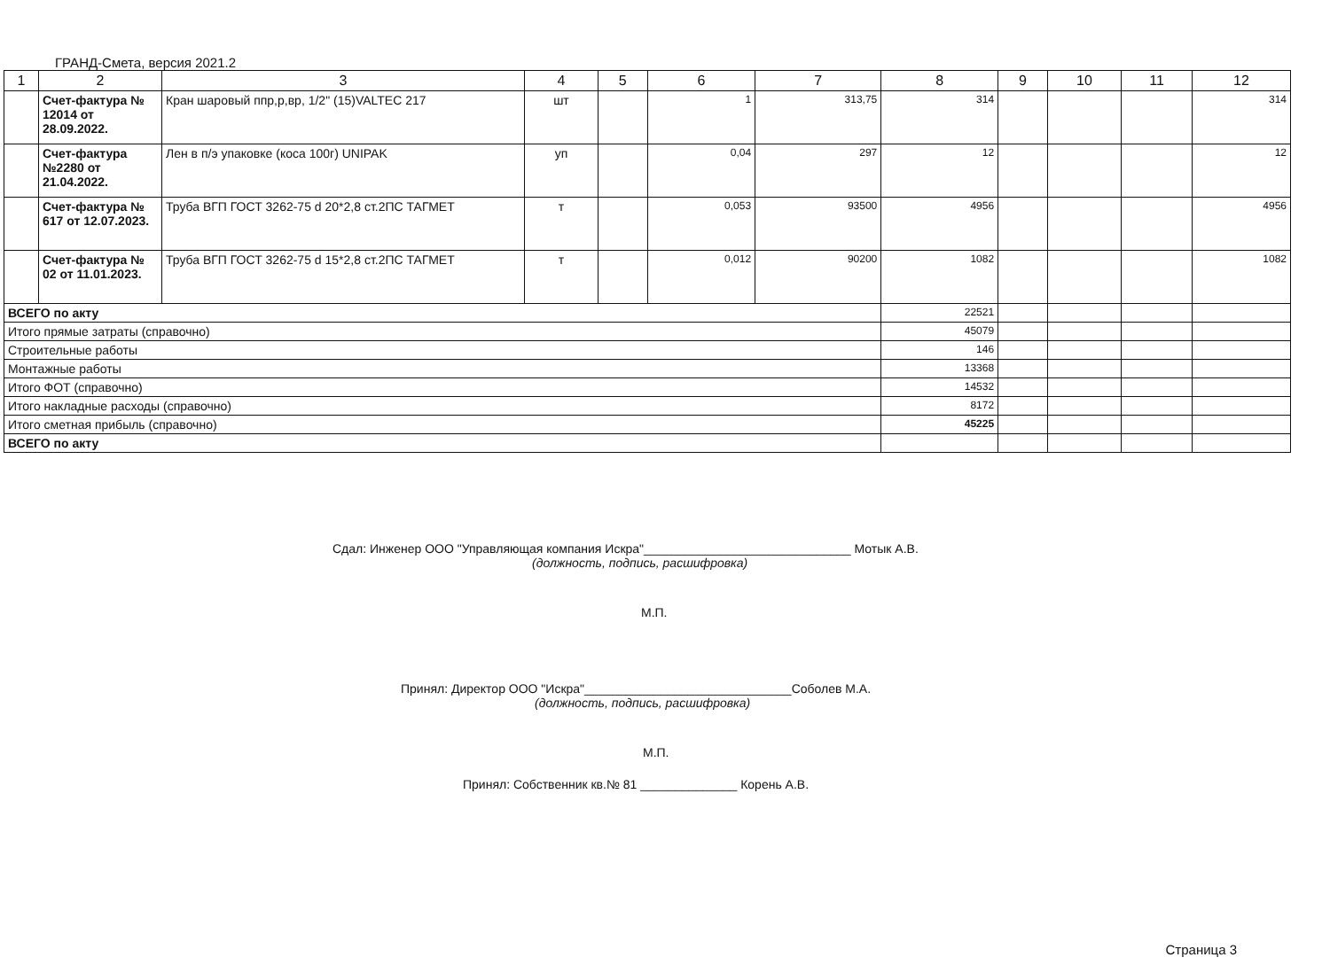ГРАНД-Смета, версия 2021.2
| 1 | 2 | 3 | 4 | 5 | 6 | 7 | 8 | 9 | 10 | 11 | 12 |
| --- | --- | --- | --- | --- | --- | --- | --- | --- | --- | --- | --- |
| | Счет-фактура № 12014 от 28.09.2022. | Кран шаровый ппр,р,вр, 1/2" (15)VALTEC 217 | шт | | 1 | 313,75 | 314 | | | | 314 |
| | Счет-фактура №2280 от 21.04.2022. | Лен в п/э упаковке (коса 100г) UNIPAK | уп | | 0,04 | 297 | 12 | | | | 12 |
| | Счет-фактура № 617 от 12.07.2023. | Труба ВГП ГОСТ 3262-75 d 20*2,8 ст.2ПС ТАГМЕТ | т | | 0,053 | 93500 | 4956 | | | | 4956 |
| | Счет-фактура № 02 от 11.01.2023. | Труба ВГП ГОСТ 3262-75 d 15*2,8 ст.2ПС ТАГМЕТ | т | | 0,012 | 90200 | 1082 | | | | 1082 |
| ВСЕГО по акту | | | | | | | 22521 | | | | |
| Итого прямые затраты (справочно) | | | | | | | 45079 | | | | |
| Строительные работы | | | | | | | 146 | | | | |
| Монтажные работы | | | | | | | 13368 | | | | |
| Итого ФОТ (справочно) | | | | | | | 14532 | | | | |
| Итого накладные расходы (справочно) | | | | | | | 8172 | | | | |
| Итого сметная прибыль (справочно) | | | | | | | 45225 | | | | |
| ВСЕГО по акту | | | | | | | | | | | |
Сдал: Инженер ООО "Управляющая компания Искра"______________________________ Мотык А.В.
(должность, подпись, расшифровка)
М.П.
Принял: Директор ООО "Искра"______________________________Соболев М.А.
(должность, подпись, расшифровка)
М.П.
Принял: Собственник кв.№ 81 ______________ Корень А.В.
Страница 3